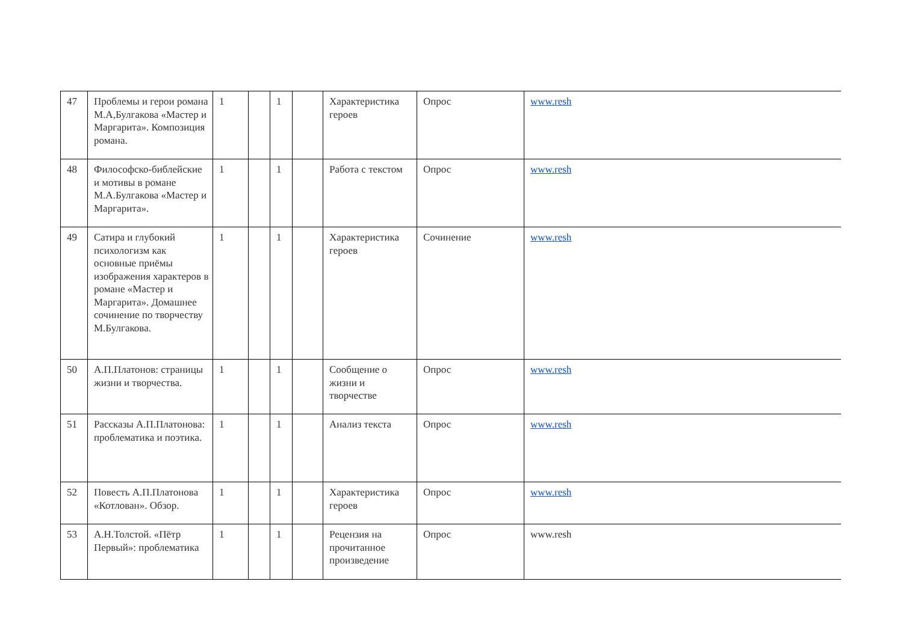| 47 | Проблемы и герои романа М.А,Булгакова «Мастер и Маргарита». Композиция романа. | 1 | | 1 | | Характеристика героев | Опрос | www.resh |
| 48 | Философско-библейские и мотивы в романе М.А.Булгакова «Мастер и Маргарита». | 1 | | 1 | | Работа с текстом | Опрос | www.resh |
| 49 | Сатира и глубокий психологизм как основные приёмы изображения характеров в романе «Мастер и Маргарита». Домашнее сочинение по творчеству М.Булгакова. | 1 | | 1 | | Характеристика героев | Сочинение | www.resh |
| 50 | А.П.Платонов: страницы жизни и творчества. | 1 | | 1 | | Сообщение о жизни и творчестве | Опрос | www.resh |
| 51 | Рассказы А.П.Платонова: проблематика и поэтика. | 1 | | 1 | | Анализ текста | Опрос | www.resh |
| 52 | Повесть А.П.Платонова «Котлован». Обзор. | 1 | | 1 | | Характеристика героев | Опрос | www.resh |
| 53 | А.Н.Толстой. «Пётр Первый»: проблематика | 1 | | 1 | | Рецензия на прочитанное произведение | Опрос | www.resh |